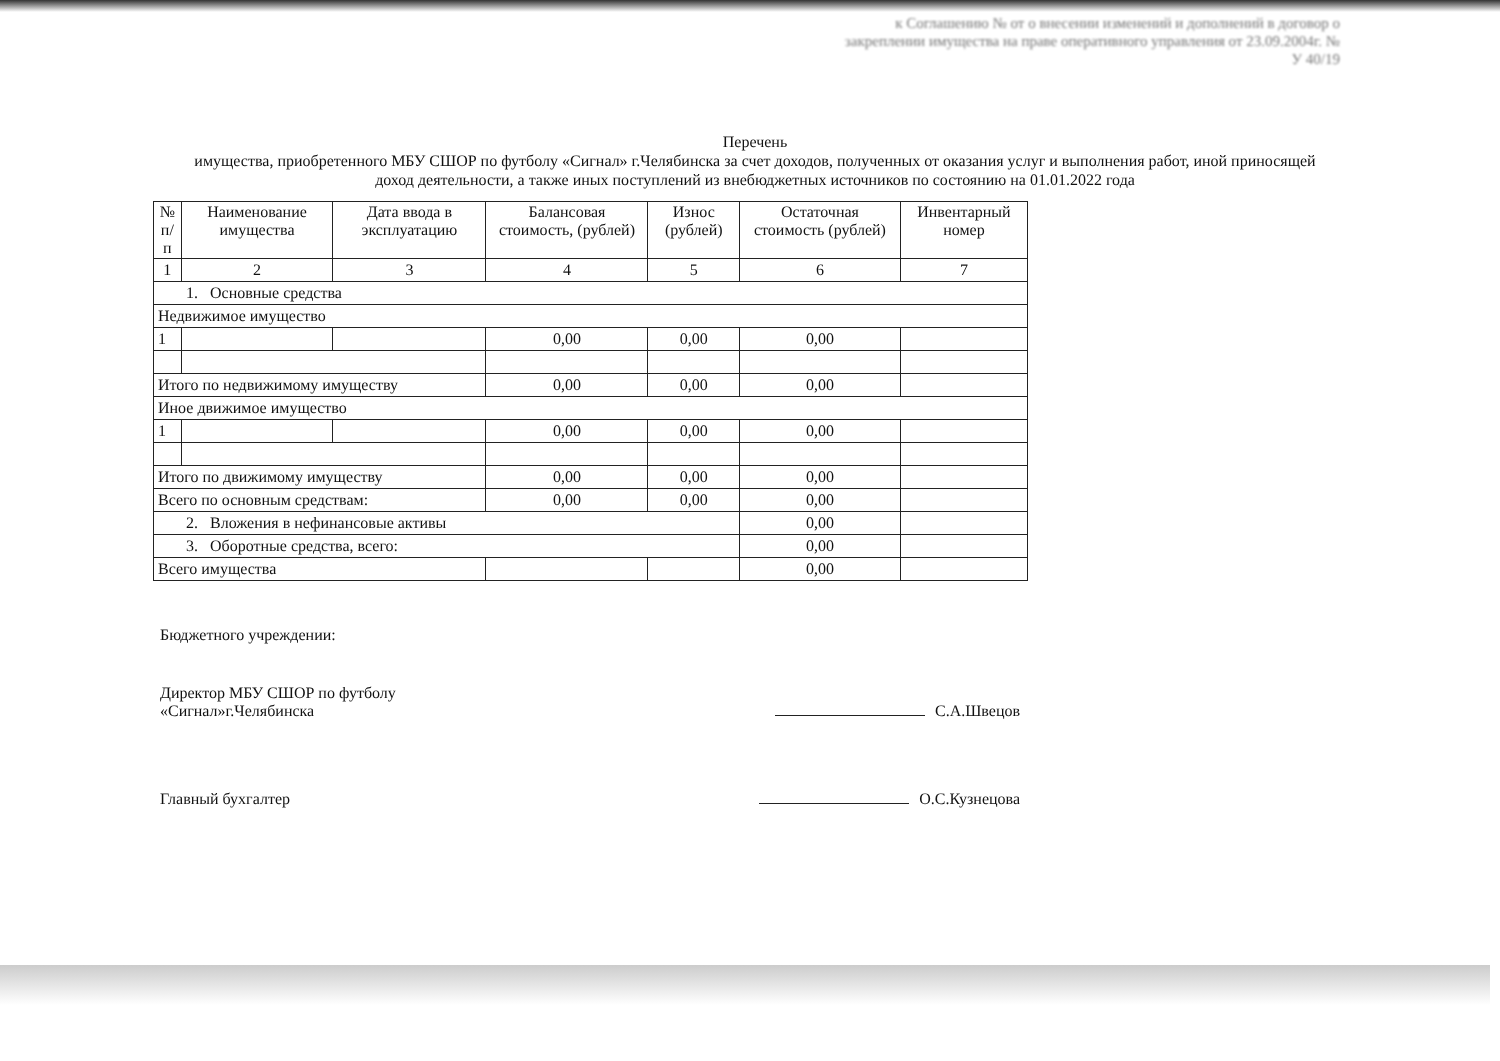к Соглашению № от о внесении изменений и дополнений в договор о закреплении имущества на праве оперативного управления от 23.09.2004г. № У 40/19
Перечень
имущества, приобретенного МБУ СШОР по футболу «Сигнал» г.Челябинска за счет доходов, полученных от оказания услуг и выполнения работ, иной приносящей доход деятельности, а также иных поступлений из внебюджетных источников по состоянию на 01.01.2022 года
| № п/п | Наименование имущества | Дата ввода в эксплуатацию | Балансовая стоимость, (рублей) | Износ (рублей) | Остаточная стоимость (рублей) | Инвентарный номер |
| --- | --- | --- | --- | --- | --- | --- |
| 1 | 2 | 3 | 4 | 5 | 6 | 7 |
| 1. Основные средства | | | | | | |
| Недвижимое имущество | | | | | | |
| 1 | | | 0,00 | 0,00 | 0,00 | |
| Итого по недвижимому имуществу | | | 0,00 | 0,00 | 0,00 | |
| Иное движимое имущество | | | | | | |
| 1 | | | 0,00 | 0,00 | 0,00 | |
| Итого по движимому имуществу | | | 0,00 | 0,00 | 0,00 | |
| Всего по основным средствам: | | | 0,00 | 0,00 | 0,00 | |
| 2. Вложения в нефинансовые активы | | | | | 0,00 | |
| 3. Оборотные средства, всего: | | | | | 0,00 | |
| Всего имущества | | | | | 0,00 | |
Бюджетного учреждении:
Директор МБУ СШОР по футболу
«Сигнал»г.Челябинска
С.А.Швецов
Главный бухгалтер
О.С.Кузнецова